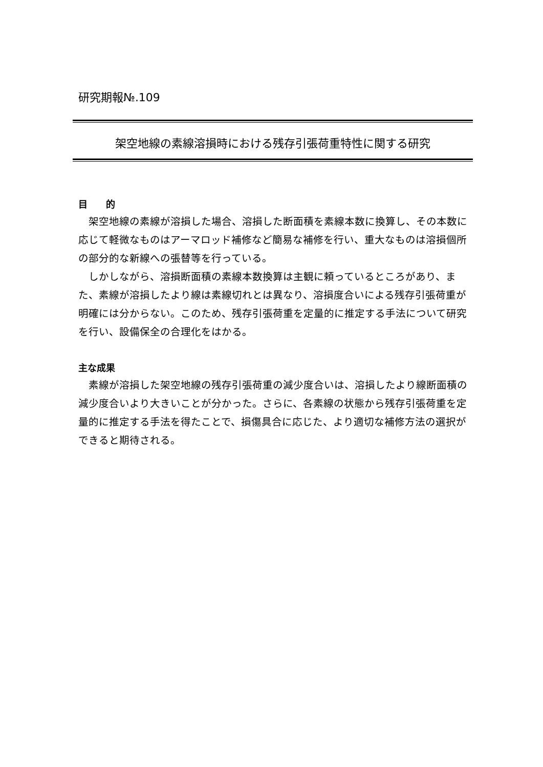研究期報№.109
架空地線の素線溶損時における残存引張荷重特性に関する研究
目　　的
架空地線の素線が溶損した場合、溶損した断面積を素線本数に換算し、その本数に応じて軽微なものはアーマロッド補修など簡易な補修を行い、重大なものは溶損個所の部分的な新線への張替等を行っている。
しかしながら、溶損断面積の素線本数換算は主観に頼っているところがあり、また、素線が溶損したより線は素線切れとは異なり、溶損度合いによる残存引張荷重が明確には分からない。このため、残存引張荷重を定量的に推定する手法について研究を行い、設備保全の合理化をはかる。
主な成果
素線が溶損した架空地線の残存引張荷重の減少度合いは、溶損したより線断面積の減少度合いより大きいことが分かった。さらに、各素線の状態から残存引張荷重を定量的に推定する手法を得たことで、損傷具合に応じた、より適切な補修方法の選択ができると期待される。